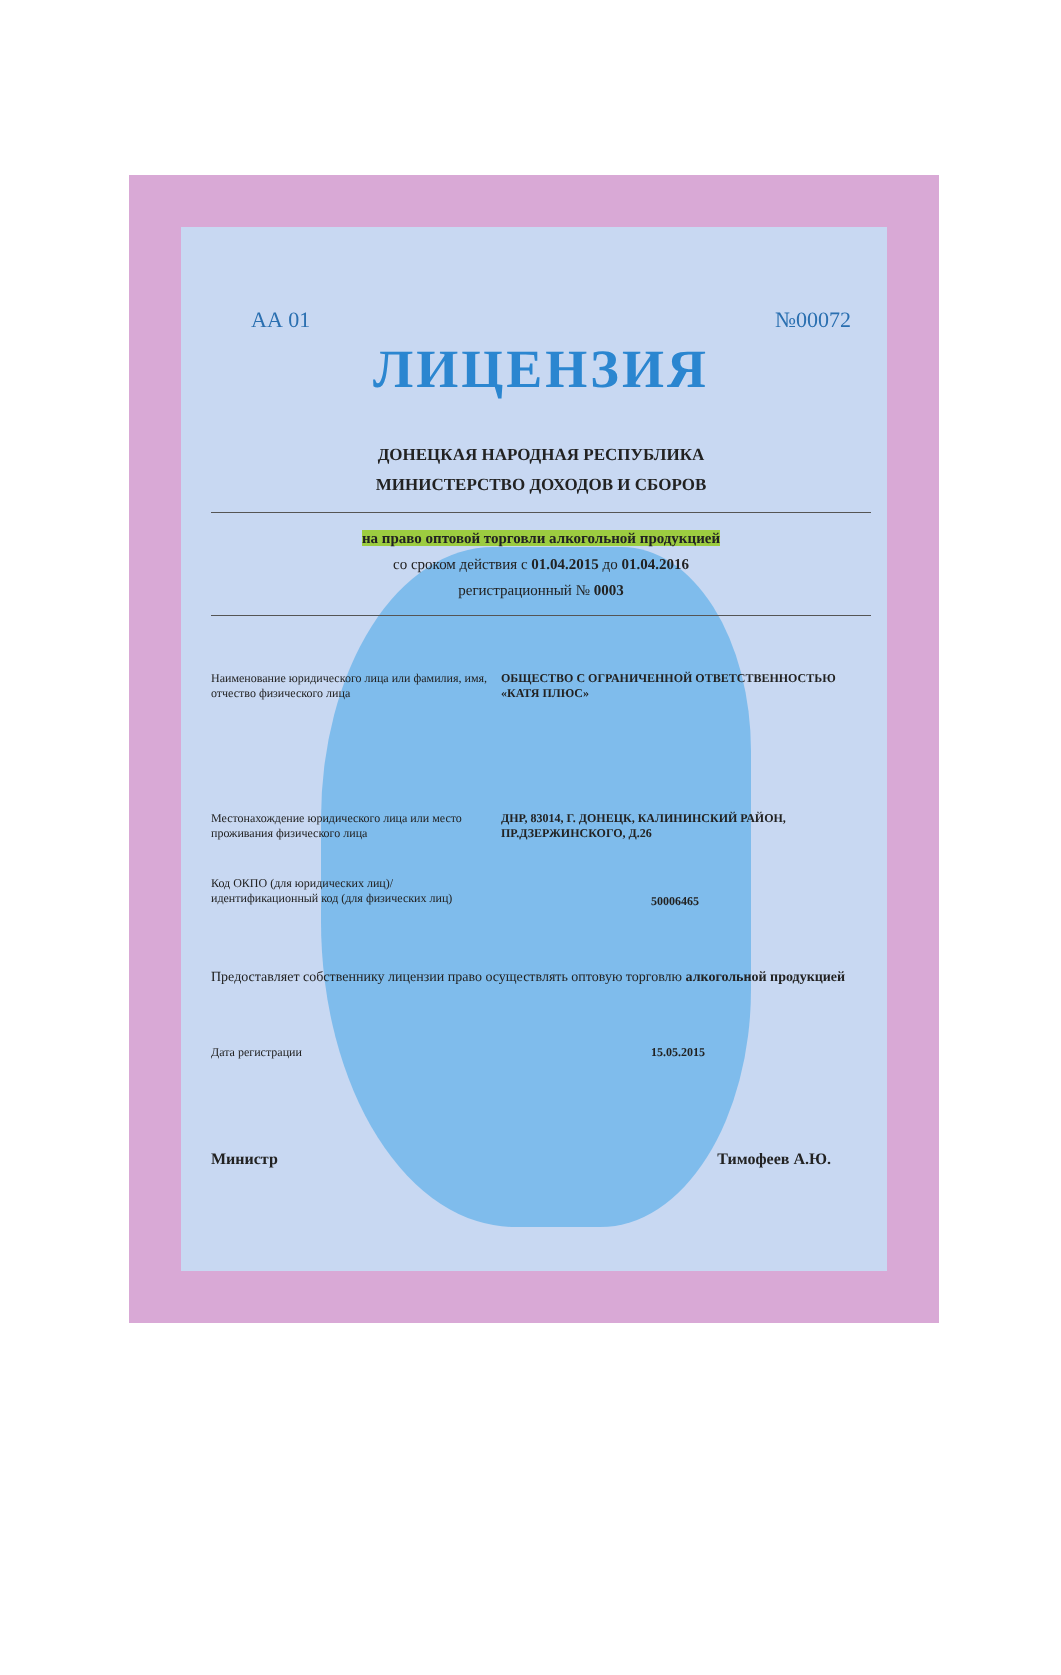АА 01 №00072
ЛИЦЕНЗИЯ
ДОНЕЦКАЯ НАРОДНАЯ РЕСПУБЛИКА
МИНИСТЕРСТВО ДОХОДОВ И СБОРОВ
на право оптовой торговли алкогольной продукцией
со сроком действия с 01.04.2015 до 01.04.2016
регистрационный № 0003
Наименование юридического лица или фамилия, имя, отчество физического лица
ОБЩЕСТВО С ОГРАНИЧЕННОЙ ОТВЕТСТВЕННОСТЬЮ «КАТЯ ПЛЮС»
Местонахождение юридического лица или место проживания физического лица
ДНР, 83014, Г. ДОНЕЦК, КАЛИНИНСКИЙ РАЙОН, ПР.ДЗЕРЖИНСКОГО, Д.26
Код ОКПО (для юридических лиц)/ идентификационный код (для физических лиц)
50006465
Предоставляет собственнику лицензии право осуществлять оптовую торговлю алкогольной продукцией
Дата регистрации 15.05.2015
Министр Тимофеев А.Ю.